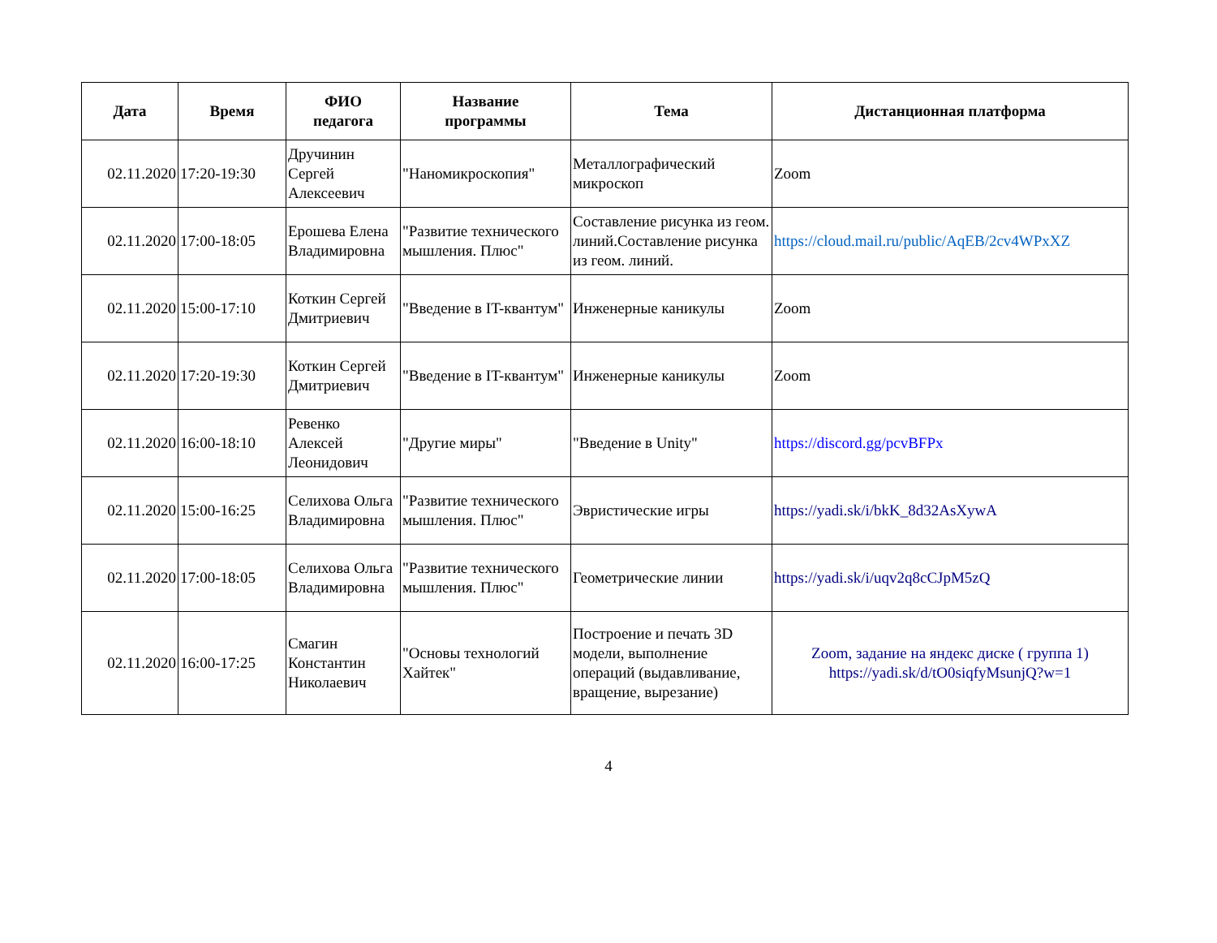| Дата | Время | ФИО педагога | Название программы | Тема | Дистанционная платформа |
| --- | --- | --- | --- | --- | --- |
| 02.11.2020 | 17:20-19:30 | Дручинин Сергей Алексеевич | "Наномикроскопия" | Металлографический микроскоп | Zoom |
| 02.11.2020 | 17:00-18:05 | Ерошева Елена Владимировна | "Развитие технического мышления. Плюс" | Составление рисунка из геом. линий.Составление рисунка из геом. линий. | https://cloud.mail.ru/public/AqEB/2cv4WPxXZ |
| 02.11.2020 | 15:00-17:10 | Коткин Сергей Дмитриевич | "Введение в IT-квантум" | Инженерные каникулы | Zoom |
| 02.11.2020 | 17:20-19:30 | Коткин Сергей Дмитриевич | "Введение в IT-квантум" | Инженерные каникулы | Zoom |
| 02.11.2020 | 16:00-18:10 | Ревенко Алексей Леонидович | "Другие миры" | "Введение в Unity" | https://discord.gg/pcvBFPx |
| 02.11.2020 | 15:00-16:25 | Селихова Ольга Владимировна | "Развитие технического мышления. Плюс" | Эвристические игры | https://yadi.sk/i/bkK_8d32AsXywA |
| 02.11.2020 | 17:00-18:05 | Селихова Ольга Владимировна | "Развитие технического мышления. Плюс" | Геометрические линии | https://yadi.sk/i/uqv2q8cCJpM5zQ |
| 02.11.2020 | 16:00-17:25 | Смагин Константин Николаевич | "Основы технологий Хайтек" | Построение и печать 3D модели, выполнение операций (выдавливание, вращение, вырезание) | Zoom, задание на яндекс диске ( группа 1) https://yadi.sk/d/tO0siqfyMsunjQ?w=1 |
4